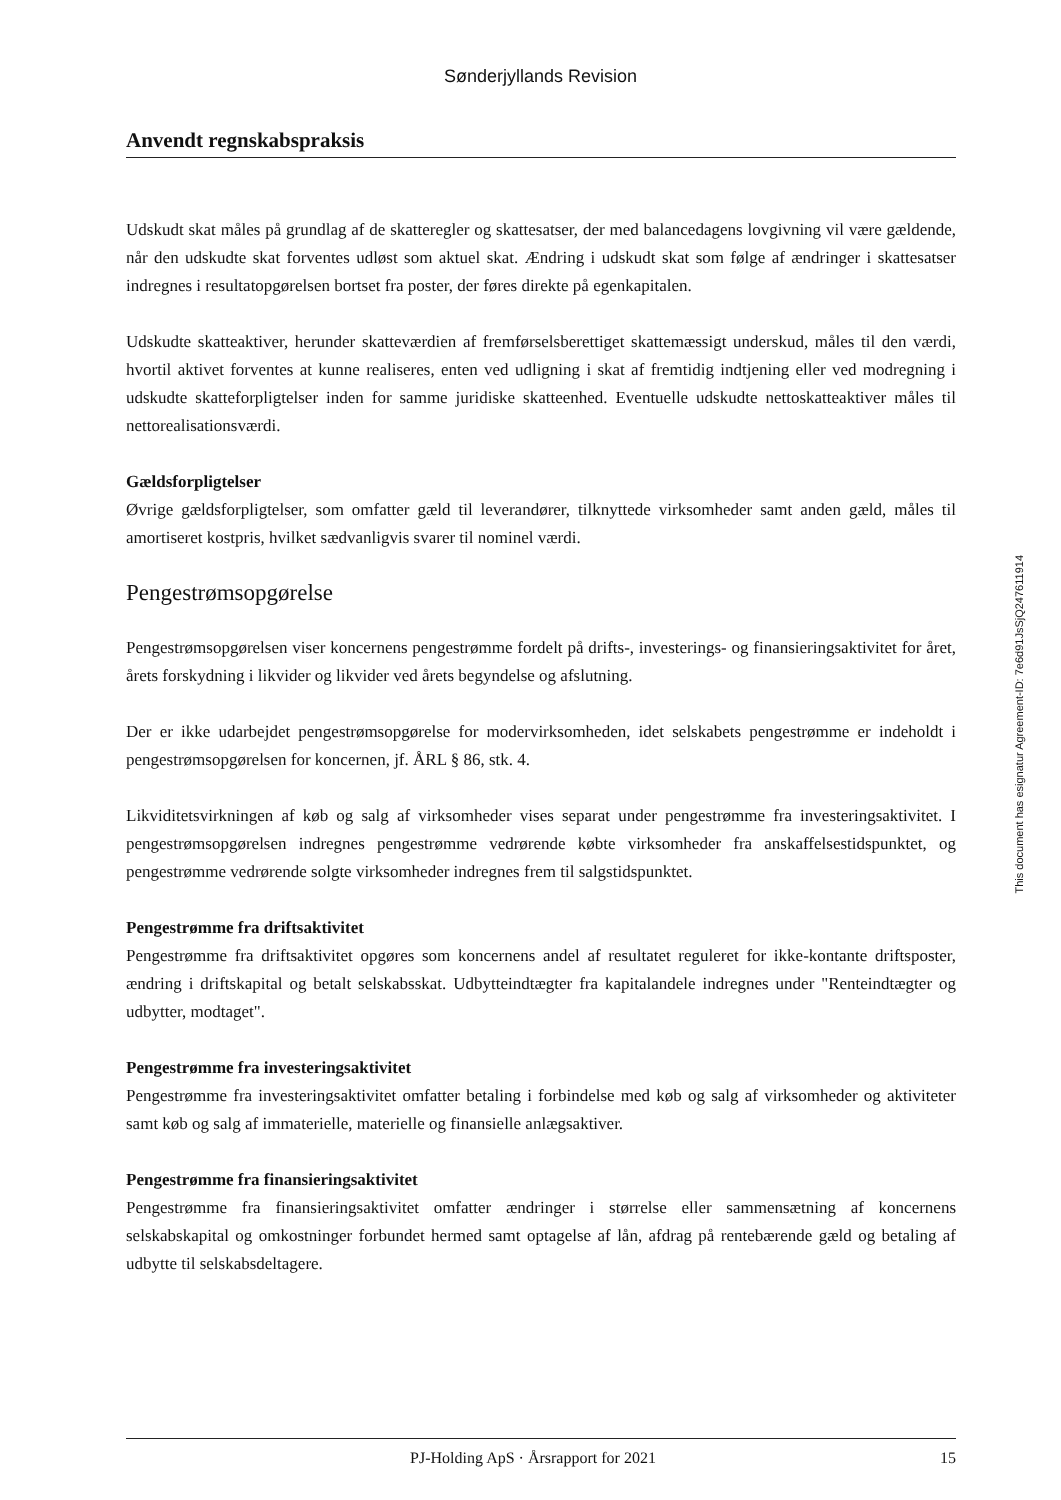Sønderjyllands Revision
Anvendt regnskabspraksis
Udskudt skat måles på grundlag af de skatteregler og skattesatser, der med balancedagens lovgivning vil være gældende, når den udskudte skat forventes udløst som aktuel skat. Ændring i udskudt skat som følge af ændringer i skattesatser indregnes i resultatopgørelsen bortset fra poster, der føres direkte på egenkapitalen.
Udskudte skatteaktiver, herunder skatteværdien af fremførselsberettiget skattemæssigt underskud, måles til den værdi, hvortil aktivet forventes at kunne realiseres, enten ved udligning i skat af fremtidig indtjening eller ved modregning i udskudte skatteforpligtelser inden for samme juridiske skatteenhed. Eventuelle udskudte nettoskatteaktiver måles til nettorealisationsværdi.
Gældsforpligtelser
Øvrige gældsforpligtelser, som omfatter gæld til leverandører, tilknyttede virksomheder samt anden gæld, måles til amortiseret kostpris, hvilket sædvanligvis svarer til nominel værdi.
Pengestrømsopgørelse
Pengestrømsopgørelsen viser koncernens pengestrømme fordelt på drifts-, investerings- og finansieringsaktivitet for året, årets forskydning i likvider og likvider ved årets begyndelse og afslutning.
Der er ikke udarbejdet pengestrømsopgørelse for modervirksomheden, idet selskabets pengestrømme er indeholdt i pengestrømsopgørelsen for koncernen, jf. ÅRL § 86, stk. 4.
Likviditetsvirkningen af køb og salg af virksomheder vises separat under pengestrømme fra investeringsaktivitet. I pengestrømsopgørelsen indregnes pengestrømme vedrørende købte virksomheder fra anskaffelsestidspunktet, og pengestrømme vedrørende solgte virksomheder indregnes frem til salgstidspunktet.
Pengestrømme fra driftsaktivitet
Pengestrømme fra driftsaktivitet opgøres som koncernens andel af resultatet reguleret for ikke-kontante driftsposter, ændring i driftskapital og betalt selskabsskat. Udbytteindtægter fra kapitalandele indregnes under "Renteindtægter og udbytter, modtaget".
Pengestrømme fra investeringsaktivitet
Pengestrømme fra investeringsaktivitet omfatter betaling i forbindelse med køb og salg af virksomheder og aktiviteter samt køb og salg af immaterielle, materielle og finansielle anlægsaktiver.
Pengestrømme fra finansieringsaktivitet
Pengestrømme fra finansieringsaktivitet omfatter ændringer i størrelse eller sammensætning af koncernens selskabskapital og omkostninger forbundet hermed samt optagelse af lån, afdrag på rentebærende gæld og betaling af udbytte til selskabsdeltagere.
This document has esignatur Agreement-ID: 7e6d91JsSjQ247611914
PJ-Holding ApS · Årsrapport for 2021 15